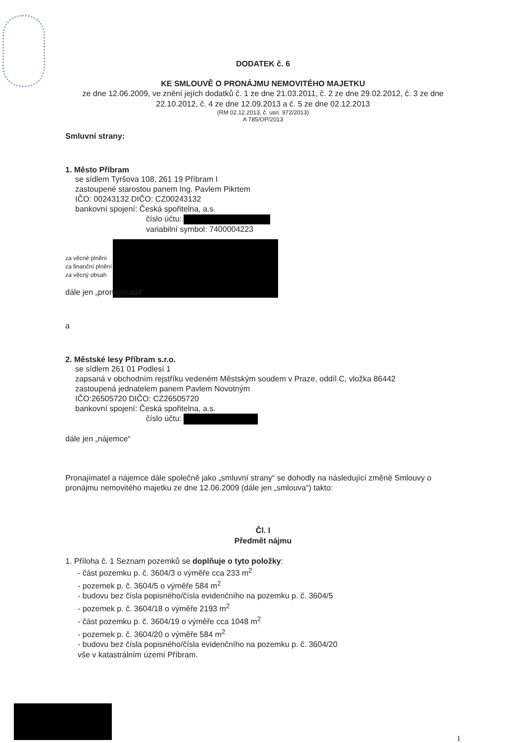DODATEK č. 6
KE SMLOUVĚ O PRONÁJMU NEMOVITÉHO MAJETKU
ze dne 12.06.2009, ve znění jejích dodatků č. 1 ze dne 21.03.2011, č. 2 ze dne 29.02.2012, č. 3 ze dne 22.10.2012, č. 4 ze dne 12.09.2013 a č. 5 ze dne 02.12.2013
(RM 02.12.2013, č. usn. 972/2013)
A 785/OP/2013
Smluvní strany:
1. Město Příbram
se sídlem Tyršova 108, 261 19 Příbram I
zastoupené starostou panem Ing. Pavlem Pikrtem
IČO: 00243132 DIČO: CZ00243132
bankovní spojení: Česká spořitelna, a.s.
číslo účtu:
variabilní symbol: 7400004223
za věcné plnění
za finanční plnění
za věcný obsah
dále jen „pronajímatel“
a
2. Městské lesy Příbram s.r.o.
se sídlem 261 01 Podlesí 1
zapsaná v obchodním rejstříku vedeném Městským soudem v Praze, oddíl C, vložka 86442
zastoupená jednatelem panem Pavlem Novotným
IČO:26505720 DIČO: CZ26505720
bankovní spojení: Česká spořitelna, a.s.
číslo účtu:
dále jen „nájemce“
Pronajímatel a nájemce dále společně jako „smluvní strany“ se dohodly na následující změně Smlouvy o pronájmu nemovitého majetku ze dne 12.06.2009 (dále jen „smlouva“) takto:
Čl. I
Předmět nájmu
1. Příloha č. 1 Seznam pozemků se doplňuje o tyto položky:
- část pozemku p. č. 3604/3 o výměře cca 233 m<sup>2</sup>
- pozemek p. č. 3604/5 o výměře 584 m<sup>2</sup>
- budovu bez čísla popisného/čísla evidenčního na pozemku p. č. 3604/5
- pozemek p. č. 3604/18 o výměře 2193 m<sup>2</sup>
- část pozemku p. č. 3604/19 o výměře cca 1048 m<sup>2</sup>
- pozemek p. č. 3604/20 o výměře 584 m<sup>2</sup>
- budovu bez čísla popisného/čísla evidenčního na pozemku p. č. 3604/20
vše v katastrálním území Příbram.
1